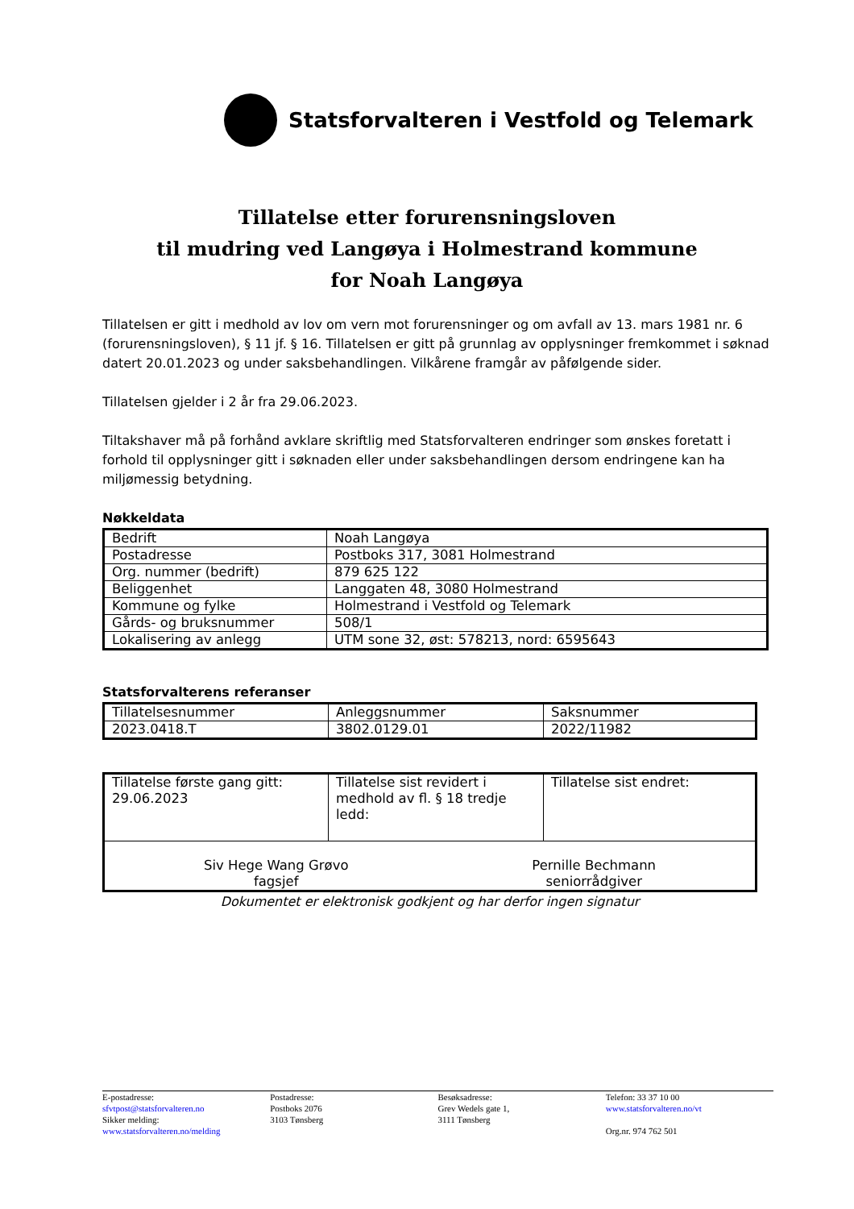Statsforvalteren i Vestfold og Telemark
Tillatelse etter forurensningsloven
til mudring ved Langøya i Holmestrand kommune
for Noah Langøya
Tillatelsen er gitt i medhold av lov om vern mot forurensninger og om avfall av 13. mars 1981 nr. 6 (forurensningsloven), § 11 jf. § 16. Tillatelsen er gitt på grunnlag av opplysninger fremkommet i søknad datert 20.01.2023 og under saksbehandlingen. Vilkårene framgår av påfølgende sider.
Tillatelsen gjelder i 2 år fra 29.06.2023.
Tiltakshaver må på forhånd avklare skriftlig med Statsforvalteren endringer som ønskes foretatt i forhold til opplysninger gitt i søknaden eller under saksbehandlingen dersom endringene kan ha miljømessig betydning.
Nøkkeldata
| Bedrift | Noah Langøya |
| Postadresse | Postboks 317, 3081 Holmestrand |
| Org. nummer (bedrift) | 879 625 122 |
| Beliggenhet | Langgaten 48, 3080 Holmestrand |
| Kommune og fylke | Holmestrand i Vestfold og Telemark |
| Gårds- og bruksnummer | 508/1 |
| Lokalisering av anlegg | UTM sone 32, øst: 578213, nord: 6595643 |
Statsforvalterens referanser
| Tillatelsesnummer | Anleggsnummer | Saksnummer |
| 2023.0418.T | 3802.0129.01 | 2022/11982 |
| Tillatelse første gang gitt: 29.06.2023 | Tillatelse sist revidert i medhold av fl. § 18 tredje ledd: | Tillatelse sist endret: |
| Siv Hege Wang Grøvo fagsjef Pernille Bechmann seniorrådgiver | | |
Dokumentet er elektronisk godkjent og har derfor ingen signatur
E-postadresse:
sfvtpost@statsforvalteren.no
Sikker melding:
www.statsforvalteren.no/melding
Postadresse:
Postboks 2076
3103 Tønsberg
Besøksadresse:
Grev Wedels gate 1,
3111 Tønsberg
Telefon: 33 37 10 00
www.statsforvalteren.no/vt
Org.nr. 974 762 501